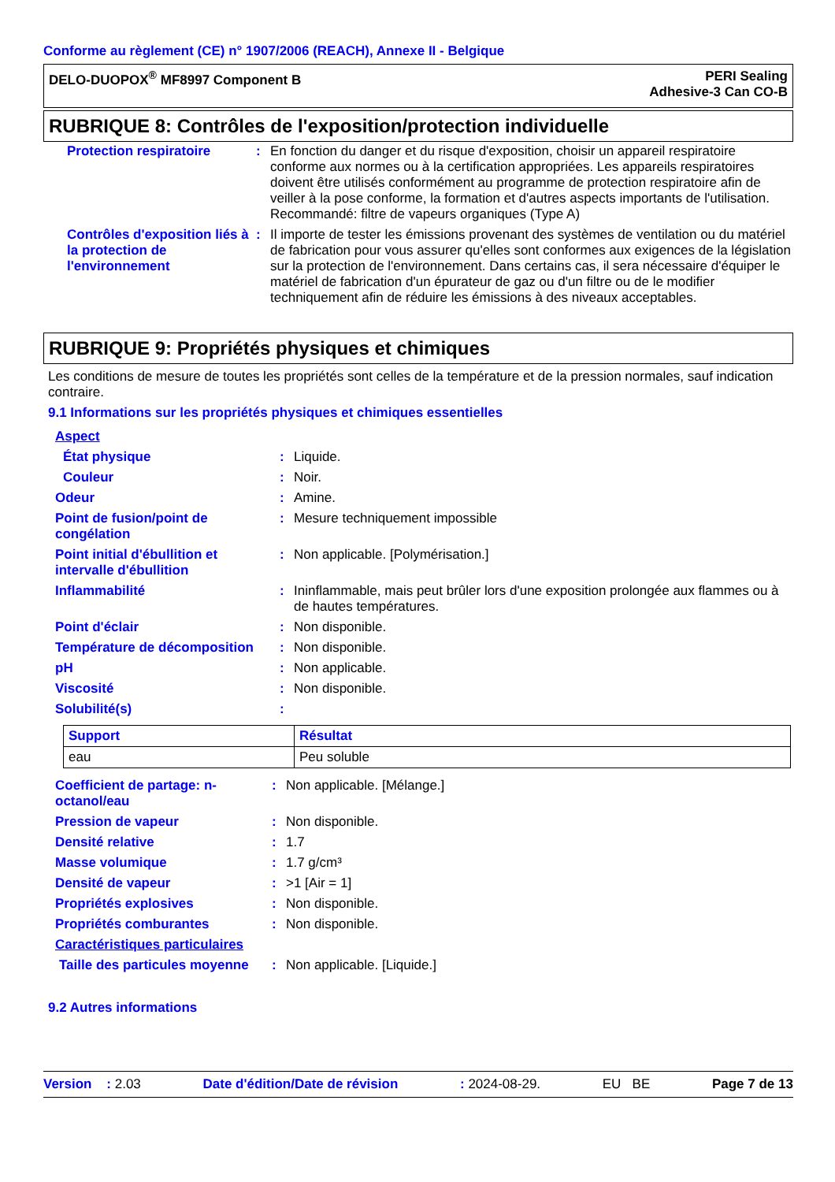Conforme au règlement (CE) n° 1907/2006 (REACH), Annexe II - Belgique
DELO-DUOPOX<sup>®</sup> MF8997 Component B
PERI Sealing
Adhesive-3 Can CO-B
RUBRIQUE 8: Contrôles de l'exposition/protection individuelle
| Protection respiratoire | : | En fonction du danger et du risque d'exposition, choisir un appareil respiratoire conforme aux normes ou à la certification appropriées. Les appareils respiratoires doivent être utilisés conformément au programme de protection respiratoire afin de veiller à la pose conforme, la formation et d'autres aspects importants de l'utilisation. Recommandé: filtre de vapeurs organiques (Type A) |
| Contrôles d'exposition liés à la protection de l'environnement | : | Il importe de tester les émissions provenant des systèmes de ventilation ou du matériel de fabrication pour vous assurer qu'elles sont conformes aux exigences de la législation sur la protection de l'environnement. Dans certains cas, il sera nécessaire d'équiper le matériel de fabrication d'un épurateur de gaz ou d'un filtre ou de le modifier techniquement afin de réduire les émissions à des niveaux acceptables. |
RUBRIQUE 9: Propriétés physiques et chimiques
Les conditions de mesure de toutes les propriétés sont celles de la température et de la pression normales, sauf indication contraire.
9.1 Informations sur les propriétés physiques et chimiques essentielles
| Aspect | | |
| État physique | : | Liquide. |
| Couleur | : | Noir. |
| Odeur | : | Amine. |
| Point de fusion/point de congélation | : | Mesure techniquement impossible |
| Point initial d'ébullition et intervalle d'ébullition | : | Non applicable. [Polymérisation.] |
| Inflammabilité | : | Ininflammable, mais peut brûler lors d'une exposition prolongée aux flammes ou à de hautes températures. |
| Point d'éclair | : | Non disponible. |
| Température de décomposition | : | Non disponible. |
| pH | : | Non applicable. |
| Viscosité | : | Non disponible. |
| Solubilité(s) | : | |
| Support | Résultat |
| --- | --- |
| eau | Peu soluble |
| Coefficient de partage: n-octanol/eau | : | Non applicable. [Mélange.] |
| Pression de vapeur | : | Non disponible. |
| Densité relative | : | 1.7 |
| Masse volumique | : | 1.7 g/cm³ |
| Densité de vapeur | : | >1 [Air = 1] |
| Propriétés explosives | : | Non disponible. |
| Propriétés comburantes | : | Non disponible. |
| Caractéristiques particulaires | | |
| Taille des particules moyenne | : | Non applicable. [Liquide.] |
9.2 Autres informations
Version : 2.03 Date d'édition/Date de révision: 2024-08-29. EU BE Page 7 de 13